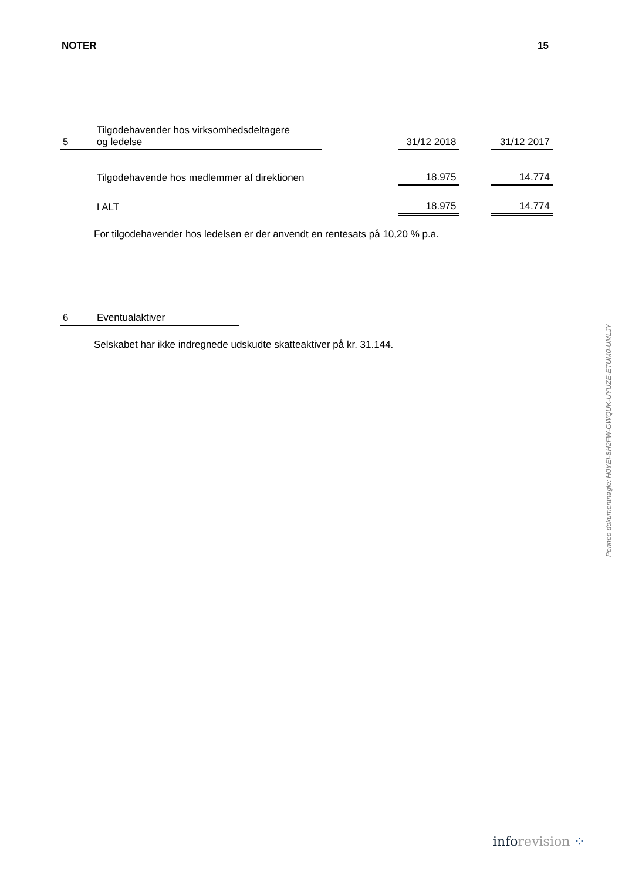NOTER 15
| 5 | Tilgodehavender hos virksomhedsdeltagere og ledelse | | 31/12 2018 | | 31/12 2017 |
| | Tilgodehavende hos medlemmer af direktionen | | 18.975 | | 14.774 |
| | I ALT | | 18.975 | | 14.774 |
For tilgodehavender hos ledelsen er der anvendt en rentesats på 10,20 % p.a.
| 6 | Eventualaktiver |
Selskabet har ikke indregnede udskudte skatteaktiver på kr. 31.144.
Penneo dokumentnøgle: H0YEI-8H2FW-GWQUK-UYUZE-ETUM0-UMLJY
inforevision ⁘